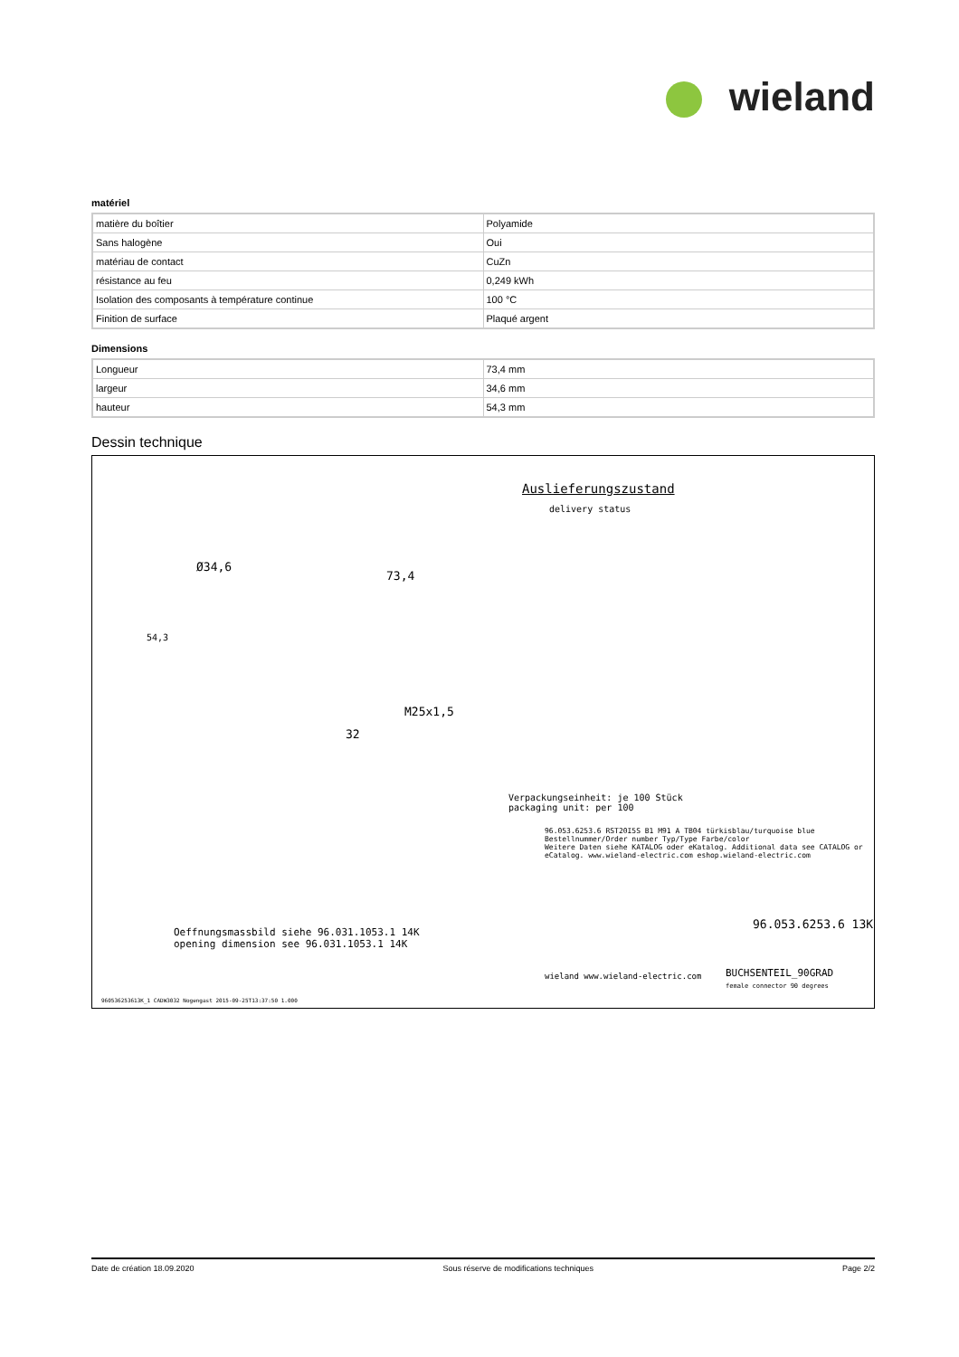wieland
matériel
| matière du boîtier | Polyamide |
| Sans halogène | Oui |
| matériau de contact | CuZn |
| résistance au feu | 0,249 kWh |
| Isolation des composants à température continue | 100 °C |
| Finition de surface | Plaqué argent |
Dimensions
| Longueur | 73,4 mm |
| largeur | 34,6 mm |
| hauteur | 54,3 mm |
Dessin technique
Ø34,6
73,4
54,3
M25x1,5
32
Auslieferungszustand
delivery status
Verpackungseinheit: je 100 Stück
packaging unit: per 100
96.053.6253.6 RST20I5S B1 M91 A TB04 türkisblau/turquoise blue
Bestellnummer/Order number Typ/Type Farbe/color
Weitere Daten siehe KATALOG oder eKatalog. Additional data see CATALOG or eCatalog. www.wieland-electric.com eshop.wieland-electric.com
Oeffnungsmassbild siehe 96.031.1053.1 14K
opening dimension see 96.031.1053.1 14K
96.053.6253.6 13K
wieland www.wieland-electric.com
BUCHSENTEIL_90GRAD
female connector 90 degrees
960536253613K_1 CADW3032 Nogengast 2015-09-25T13:37:50 1.000
Date de création 18.09.2020 Sous réserve de modifications techniques Page 2/2